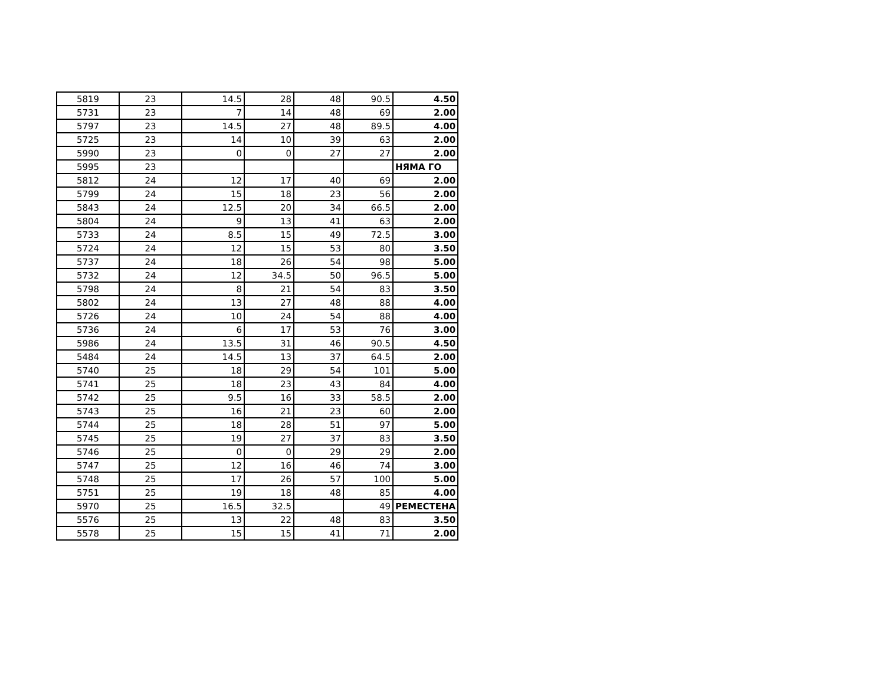| 5819 | 23 | 14.5 | 28 | 48 | 90.5 | 4.50 |
| 5731 | 23 | 7 | 14 | 48 | 69 | 2.00 |
| 5797 | 23 | 14.5 | 27 | 48 | 89.5 | 4.00 |
| 5725 | 23 | 14 | 10 | 39 | 63 | 2.00 |
| 5990 | 23 | 0 | 0 | 27 | 27 | 2.00 |
| 5995 | 23 | | | | | НЯМА ГО |
| 5812 | 24 | 12 | 17 | 40 | 69 | 2.00 |
| 5799 | 24 | 15 | 18 | 23 | 56 | 2.00 |
| 5843 | 24 | 12.5 | 20 | 34 | 66.5 | 2.00 |
| 5804 | 24 | 9 | 13 | 41 | 63 | 2.00 |
| 5733 | 24 | 8.5 | 15 | 49 | 72.5 | 3.00 |
| 5724 | 24 | 12 | 15 | 53 | 80 | 3.50 |
| 5737 | 24 | 18 | 26 | 54 | 98 | 5.00 |
| 5732 | 24 | 12 | 34.5 | 50 | 96.5 | 5.00 |
| 5798 | 24 | 8 | 21 | 54 | 83 | 3.50 |
| 5802 | 24 | 13 | 27 | 48 | 88 | 4.00 |
| 5726 | 24 | 10 | 24 | 54 | 88 | 4.00 |
| 5736 | 24 | 6 | 17 | 53 | 76 | 3.00 |
| 5986 | 24 | 13.5 | 31 | 46 | 90.5 | 4.50 |
| 5484 | 24 | 14.5 | 13 | 37 | 64.5 | 2.00 |
| 5740 | 25 | 18 | 29 | 54 | 101 | 5.00 |
| 5741 | 25 | 18 | 23 | 43 | 84 | 4.00 |
| 5742 | 25 | 9.5 | 16 | 33 | 58.5 | 2.00 |
| 5743 | 25 | 16 | 21 | 23 | 60 | 2.00 |
| 5744 | 25 | 18 | 28 | 51 | 97 | 5.00 |
| 5745 | 25 | 19 | 27 | 37 | 83 | 3.50 |
| 5746 | 25 | 0 | 0 | 29 | 29 | 2.00 |
| 5747 | 25 | 12 | 16 | 46 | 74 | 3.00 |
| 5748 | 25 | 17 | 26 | 57 | 100 | 5.00 |
| 5751 | 25 | 19 | 18 | 48 | 85 | 4.00 |
| 5970 | 25 | 16.5 | 32.5 | | 49 | РЕМЕСТЕНА |
| 5576 | 25 | 13 | 22 | 48 | 83 | 3.50 |
| 5578 | 25 | 15 | 15 | 41 | 71 | 2.00 |